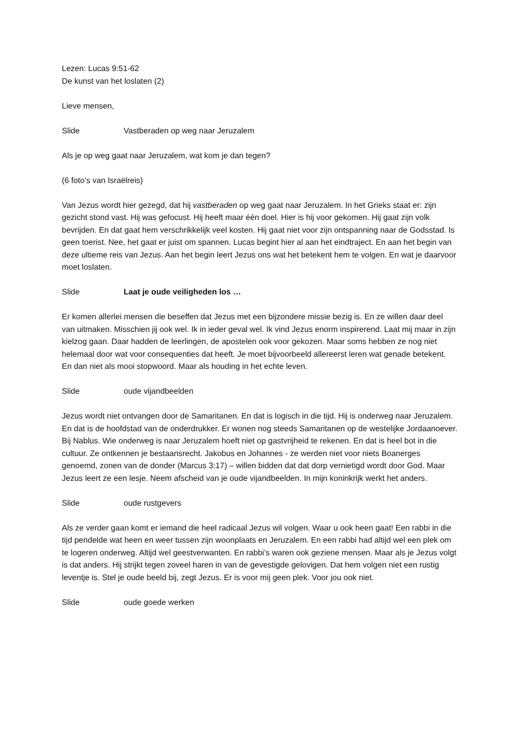Lezen: Lucas 9:51-62
De kunst van het loslaten (2)
Lieve mensen,
Slide Vastberaden op weg naar Jeruzalem
Als je op weg gaat naar Jeruzalem, wat kom je dan tegen?
(6 foto’s van Israëlreis)
Van Jezus wordt hier gezegd, dat hij vastberaden op weg gaat naar Jeruzalem. In het Grieks staat er: zijn gezicht stond vast. Hij was gefocust. Hij heeft maar één doel. Hier is hij voor gekomen. Hij gaat zijn volk bevrijden. En dat gaat hem verschrikkelijk veel kosten. Hij gaat niet voor zijn ontspanning naar de Godsstad. Is geen toerist. Nee, het gaat er juist om spannen. Lucas begint hier al aan het eindtraject. En aan het begin van deze ultieme reis van Jezus. Aan het begin leert Jezus ons wat het betekent hem te volgen. En wat je daarvoor moet loslaten.
Slide Laat je oude veiligheden los …
Er komen allerlei mensen die beseffen dat Jezus met een bijzondere missie bezig is. En ze willen daar deel van uitmaken. Misschien jij ook wel. Ik in ieder geval wel. Ik vind Jezus enorm inspirerend. Laat mij maar in zijn kielzog gaan. Daar hadden de leerlingen, de apostelen ook voor gekozen. Maar soms hebben ze nog niet helemaal door wat voor consequenties dat heeft. Je moet bijvoorbeeld allereerst leren wat genade betekent. En dan niet als mooi stopwoord. Maar als houding in het echte leven.
Slide oude vijandbeelden
Jezus wordt niet ontvangen door de Samaritanen. En dat is logisch in die tijd. Hij is onderweg naar Jeruzalem. En dat is de hoofdstad van de onderdrukker. Er wonen nog steeds Samaritanen op de westelijke Jordaanoever. Bij Nablus. Wie onderweg is naar Jeruzalem hoeft niet op gastvrijheid te rekenen. En dat is heel bot in die cultuur. Ze ontkennen je bestaansrecht. Jakobus en Johannes - ze werden niet voor niets Boanerges genoemd, zonen van de donder (Marcus 3:17) – willen bidden dat dat dorp vernietigd wordt door God. Maar Jezus leert ze een lesje. Neem afscheid van je oude vijandbeelden. In mijn koninkrijk werkt het anders.
Slide oude rustgevers
Als ze verder gaan komt er iemand die heel radicaal Jezus wil volgen. Waar u ook heen gaat! Een rabbi in die tijd pendelde wat heen en weer tussen zijn woonplaats en Jeruzalem. En een rabbi had altijd wel een plek om te logeren onderweg. Altijd wel geestverwanten. En rabbi’s waren ook geziene mensen. Maar als je Jezus volgt is dat anders. Hij strijkt tegen zoveel haren in van de gevestigde gelovigen. Dat hem volgen niet een rustig leventje is. Stel je oude beeld bij, zegt Jezus. Er is voor mij geen plek. Voor jou ook niet.
Slide oude goede werken